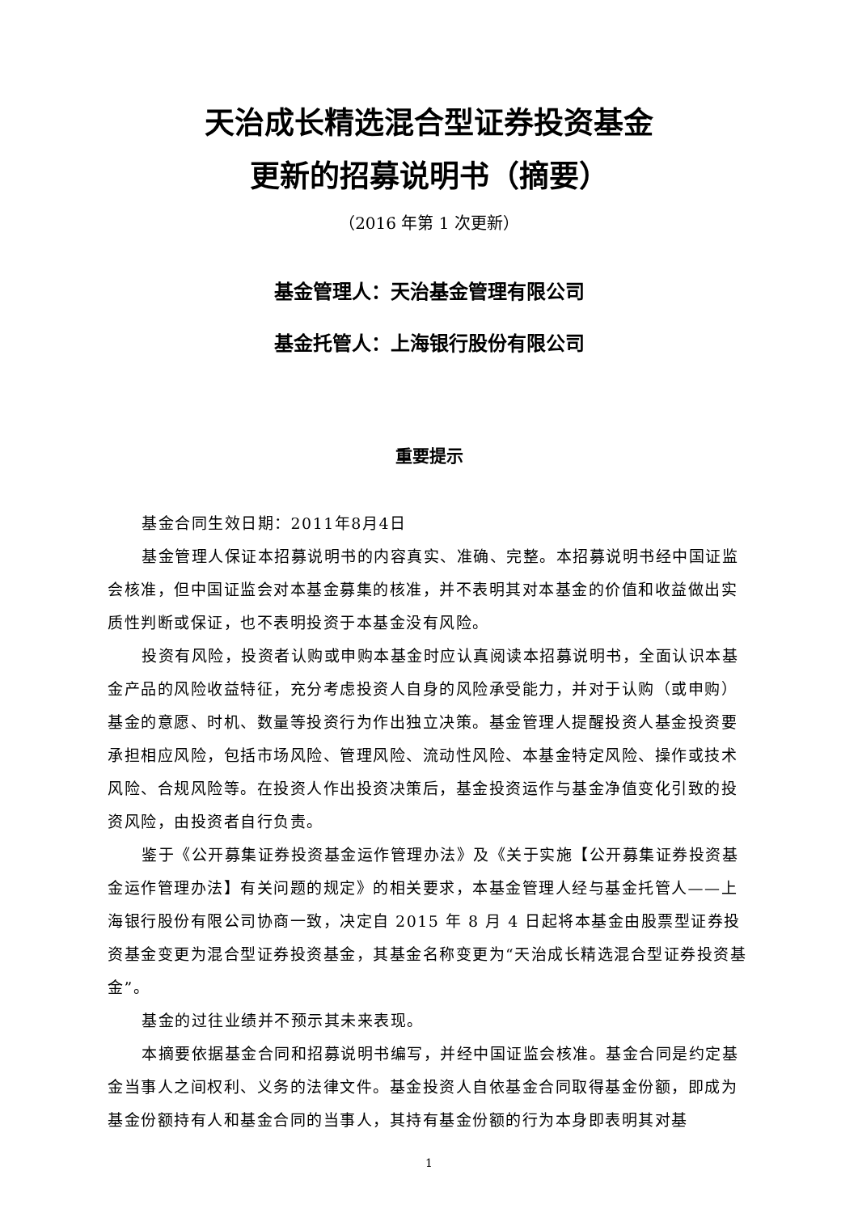天治成长精选混合型证券投资基金
更新的招募说明书（摘要）
（2016 年第 1 次更新）
基金管理人：天治基金管理有限公司
基金托管人：上海银行股份有限公司
重要提示
基金合同生效日期：2011年8月4日
基金管理人保证本招募说明书的内容真实、准确、完整。本招募说明书经中国证监会核准，但中国证监会对本基金募集的核准，并不表明其对本基金的价值和收益做出实质性判断或保证，也不表明投资于本基金没有风险。
投资有风险，投资者认购或申购本基金时应认真阅读本招募说明书，全面认识本基金产品的风险收益特征，充分考虑投资人自身的风险承受能力，并对于认购（或申购）基金的意愿、时机、数量等投资行为作出独立决策。基金管理人提醒投资人基金投资要承担相应风险，包括市场风险、管理风险、流动性风险、本基金特定风险、操作或技术风险、合规风险等。在投资人作出投资决策后，基金投资运作与基金净值变化引致的投资风险，由投资者自行负责。
鉴于《公开募集证券投资基金运作管理办法》及《关于实施【公开募集证券投资基金运作管理办法】有关问题的规定》的相关要求，本基金管理人经与基金托管人——上海银行股份有限公司协商一致，决定自 2015 年 8 月 4 日起将本基金由股票型证券投资基金变更为混合型证券投资基金，其基金名称变更为“天治成长精选混合型证券投资基金”。
基金的过往业绩并不预示其未来表现。
本摘要依据基金合同和招募说明书编写，并经中国证监会核准。基金合同是约定基金当事人之间权利、义务的法律文件。基金投资人自依基金合同取得基金份额，即成为基金份额持有人和基金合同的当事人，其持有基金份额的行为本身即表明其对基
1